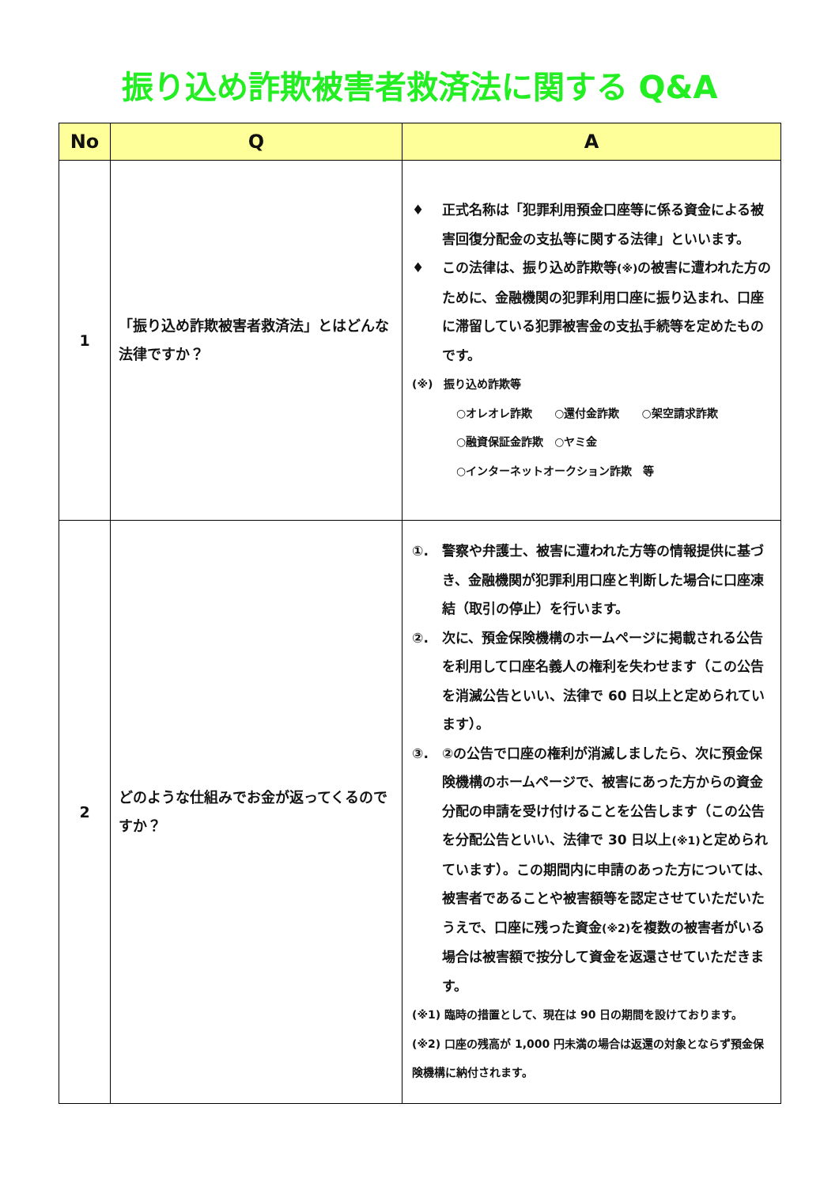振り込め詐欺被害者救済法に関する Q&A
| No | Q | A |
| --- | --- | --- |
| 1 | 「振り込め詐欺被害者救済法」とはどんな法律ですか？ | ♦ 正式名称は「犯罪利用預金口座等に係る資金による被害回復分配金の支払等に関する法律」といいます。 ♦ この法律は、振り込め詐欺等 (※) の被害に遭われた方のために、金融機関の犯罪利用口座に振り込まれ、口座に滞留している犯罪被害金の支払手続等を定めたものです。 (※) 振り込め詐欺等 ○オレオレ詐欺 ○還付金詐欺 ○架空請求詐欺 ○融資保証金詐欺 ○ヤミ金 ○インターネットオークション詐欺 等 |
| 2 | どのような仕組みでお金が返ってくるのですか？ | ①. 警察や弁護士、被害に遭われた方等の情報提供に基づき、金融機関が犯罪利用口座と判断した場合に口座凍結（取引の停止）を行います。 ②. 次に、預金保険機構のホームページに掲載される公告を利用して口座名義人の権利を失わせます（この公告を消滅公告といい、法律で 60 日以上と定められています）。 ③. ②の公告で口座の権利が消滅しましたら、次に預金保険機構のホームページで、被害にあった方からの資金分配の申請を受け付けることを公告します（この公告を分配公告といい、法律で 30 日以上 (※1) と定められています）。この期間内に申請のあった方については、被害者であることや被害額等を認定させていただいたうえで、口座に残った資金 (※2) を複数の被害者がいる場合は被害額で按分して資金を返還させていただきます。 (※1) 臨時の措置として、現在は 90 日の期間を設けております。 (※2) 口座の残高が 1,000 円未満の場合は返還の対象とならず預金保険機構に納付されます。 |